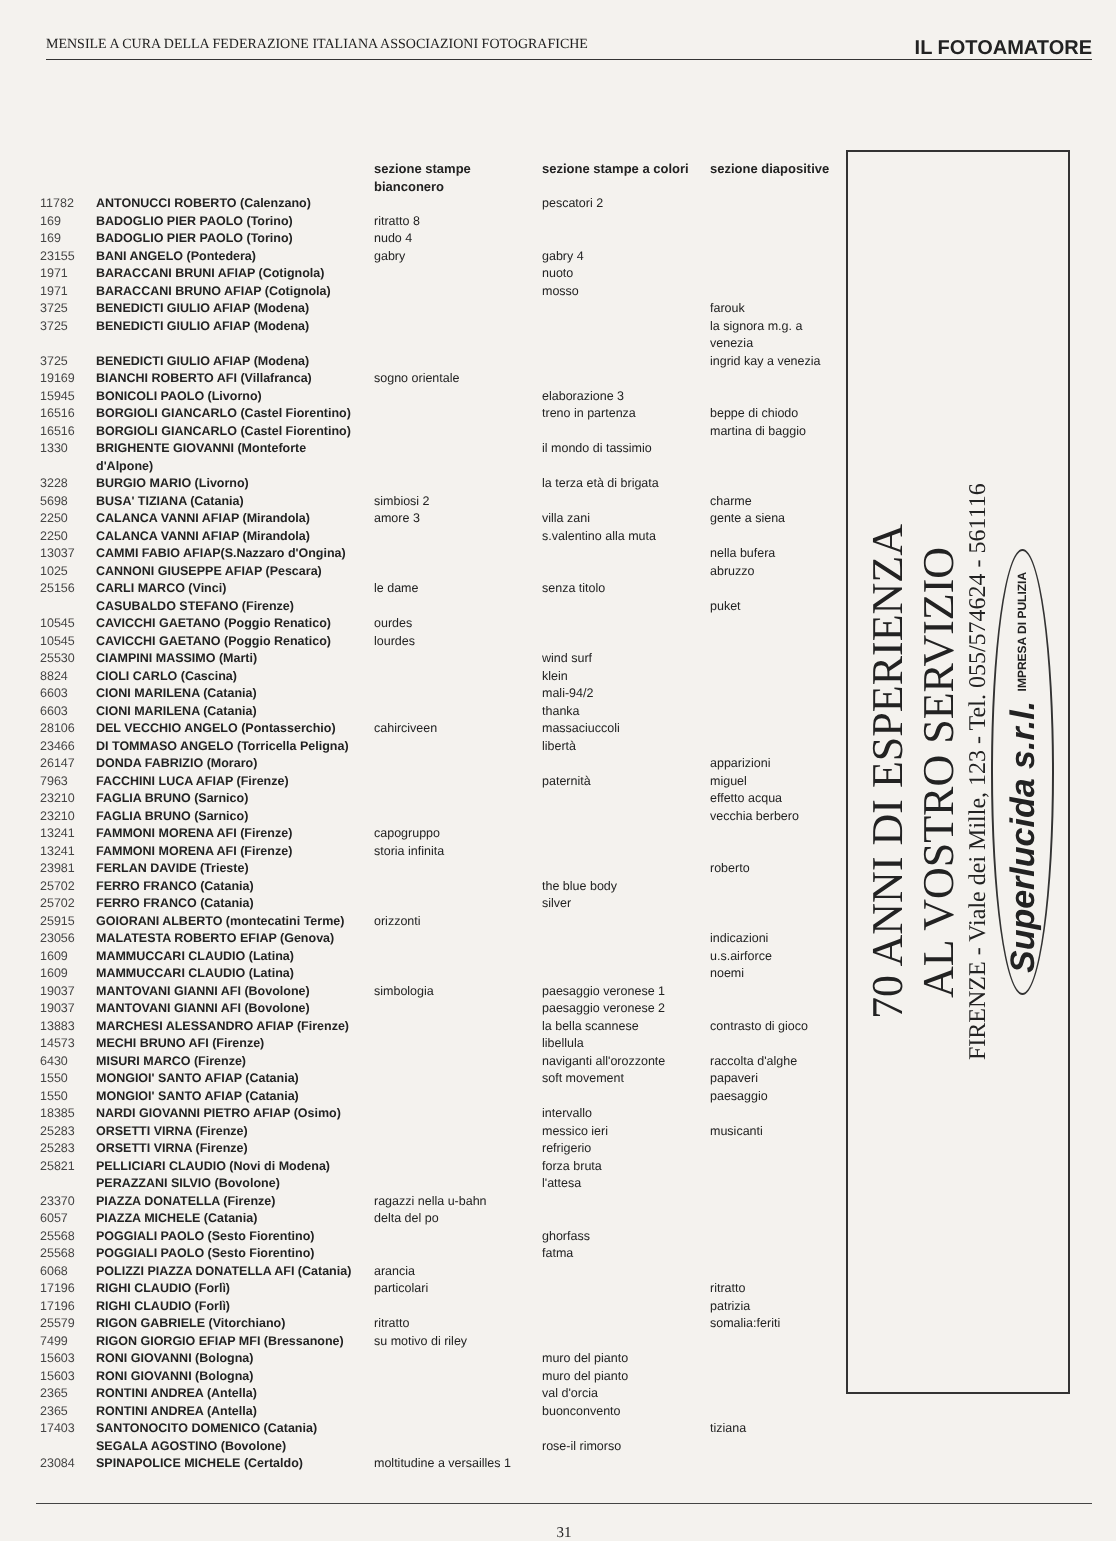MENSILE A CURA DELLA FEDERAZIONE ITALIANA ASSOCIAZIONI FOTOGRAFICHE IL FOTOAMATORE
| | | sezione stampe bianconero | sezione stampe a colori | sezione diapositive |
| --- | --- | --- | --- | --- |
| 11782 | ANTONUCCI ROBERTO (Calenzano) | | pescatori 2 | |
| 169 | BADOGLIO PIER PAOLO (Torino) | ritratto 8 | | |
| 169 | BADOGLIO PIER PAOLO (Torino) | nudo 4 | | |
| 23155 | BANI ANGELO (Pontedera) | gabry | gabry 4 | |
| 1971 | BARACCANI BRUNI AFIAP (Cotignola) | | nuoto | |
| 1971 | BARACCANI BRUNO AFIAP (Cotignola) | | mosso | |
| 3725 | BENEDICTI GIULIO AFIAP (Modena) | | | farouk |
| 3725 | BENEDICTI GIULIO AFIAP (Modena) | | | la signora m.g. a venezia |
| 3725 | BENEDICTI GIULIO AFIAP (Modena) | | | ingrid kay a venezia |
| 19169 | BIANCHI ROBERTO AFI (Villafranca) | sogno orientale | | |
| 15945 | BONICOLI PAOLO (Livorno) | | elaborazione 3 | |
| 16516 | BORGIOLI GIANCARLO (Castel Fiorentino) | | treno in partenza | beppe di chiodo |
| 16516 | BORGIOLI GIANCARLO (Castel Fiorentino) | | | martina di baggio |
| 1330 | BRIGHENTE GIOVANNI (Monteforte d'Alpone) | | il mondo di tassimio | |
| 3228 | BURGIO MARIO (Livorno) | | la terza età di brigata | |
| 5698 | BUSA' TIZIANA (Catania) | simbiosi 2 | | charme |
| 2250 | CALANCA VANNI AFIAP (Mirandola) | amore 3 | villa zani | gente a siena |
| 2250 | CALANCA VANNI AFIAP (Mirandola) | | s.valentino alla muta | |
| 13037 | CAMMI FABIO AFIAP(S.Nazzaro d'Ongina) | | | nella bufera |
| 1025 | CANNONI GIUSEPPE AFIAP (Pescara) | | | abruzzo |
| 25156 | CARLI MARCO (Vinci) | le dame | senza titolo | |
| | CASUBALDO STEFANO (Firenze) | | | puket |
| 10545 | CAVICCHI GAETANO (Poggio Renatico) | ourdes | | |
| 10545 | CAVICCHI GAETANO (Poggio Renatico) | lourdes | | |
| 25530 | CIAMPINI MASSIMO (Marti) | | wind surf | |
| 8824 | CIOLI CARLO (Cascina) | | klein | |
| 6603 | CIONI MARILENA (Catania) | | mali-94/2 | |
| 6603 | CIONI MARILENA (Catania) | | thanka | |
| 28106 | DEL VECCHIO ANGELO (Pontasserchio) | cahirciveen | massaciuccoli | |
| 23466 | DI TOMMASO ANGELO (Torricella Peligna) | | libertà | |
| 26147 | DONDA FABRIZIO (Moraro) | | | apparizioni |
| 7963 | FACCHINI LUCA AFIAP (Firenze) | | paternità | miguel |
| 23210 | FAGLIA BRUNO (Sarnico) | | | effetto acqua |
| 23210 | FAGLIA BRUNO (Sarnico) | | | vecchia berbero |
| 13241 | FAMMONI MORENA AFI (Firenze) | capogruppo | | |
| 13241 | FAMMONI MORENA AFI (Firenze) | storia infinita | | |
| 23981 | FERLAN DAVIDE (Trieste) | | | roberto |
| 25702 | FERRO FRANCO (Catania) | | the blue body | |
| 25702 | FERRO FRANCO (Catania) | | silver | |
| 25915 | GOIORANI ALBERTO (montecatini Terme) | orizzonti | | |
| 23056 | MALATESTA ROBERTO EFIAP (Genova) | | | indicazioni |
| 1609 | MAMMUCCARI CLAUDIO (Latina) | | | u.s.airforce |
| 1609 | MAMMUCCARI CLAUDIO (Latina) | | | noemi |
| 19037 | MANTOVANI GIANNI AFI (Bovolone) | simbologia | paesaggio veronese 1 | |
| 19037 | MANTOVANI GIANNI AFI (Bovolone) | | paesaggio veronese 2 | |
| 13883 | MARCHESI ALESSANDRO AFIAP (Firenze) | | la bella scannese | contrasto di gioco |
| 14573 | MECHI BRUNO AFI (Firenze) | | libellula | |
| 6430 | MISURI MARCO (Firenze) | | naviganti all'orozzonte | raccolta d'alghe |
| 1550 | MONGIOI' SANTO AFIAP (Catania) | | soft movement | papaveri |
| 1550 | MONGIOI' SANTO AFIAP (Catania) | | | paesaggio |
| 18385 | NARDI GIOVANNI PIETRO AFIAP (Osimo) | | intervallo | |
| 25283 | ORSETTI VIRNA (Firenze) | | messico ieri | musicanti |
| 25283 | ORSETTI VIRNA (Firenze) | | refrigerio | |
| 25821 | PELLICIARI CLAUDIO (Novi di Modena) | | forza bruta | |
| | PERAZZANI SILVIO (Bovolone) | | l'attesa | |
| 23370 | PIAZZA DONATELLA (Firenze) | ragazzi nella u-bahn | | |
| 6057 | PIAZZA MICHELE (Catania) | delta del po | | |
| 25568 | POGGIALI PAOLO (Sesto Fiorentino) | | ghorfass | |
| 25568 | POGGIALI PAOLO (Sesto Fiorentino) | | fatma | |
| 6068 | POLIZZI PIAZZA DONATELLA AFI (Catania) | arancia | | |
| 17196 | RIGHI CLAUDIO (Forlì) | particolari | | ritratto |
| 17196 | RIGHI CLAUDIO (Forlì) | | | patrizia |
| 25579 | RIGON GABRIELE (Vitorchiano) | ritratto | | somalia:feriti |
| 7499 | RIGON GIORGIO EFIAP MFI (Bressanone) | su motivo di riley | | |
| 15603 | RONI GIOVANNI (Bologna) | | muro del pianto | |
| 15603 | RONI GIOVANNI (Bologna) | | muro del pianto | |
| 2365 | RONTINI ANDREA (Antella) | | val d'orcia | |
| 2365 | RONTINI ANDREA (Antella) | | buonconvento | |
| 17403 | SANTONOCITO DOMENICO (Catania) | | | tiziana |
| | SEGALA AGOSTINO (Bovolone) | | rose-il rimorso | |
| 23084 | SPINAPOLICE MICHELE (Certaldo) | moltitudine a versailles 1 | | |
70 ANNI DI ESPERIENZA
AL VOSTRO SERVIZIO
FIRENZE - Viale dei Mille, 123 - Tel. 055/574624 - 561116
Superlucida s.r.l. IMPRESA DI PULIZIA
31